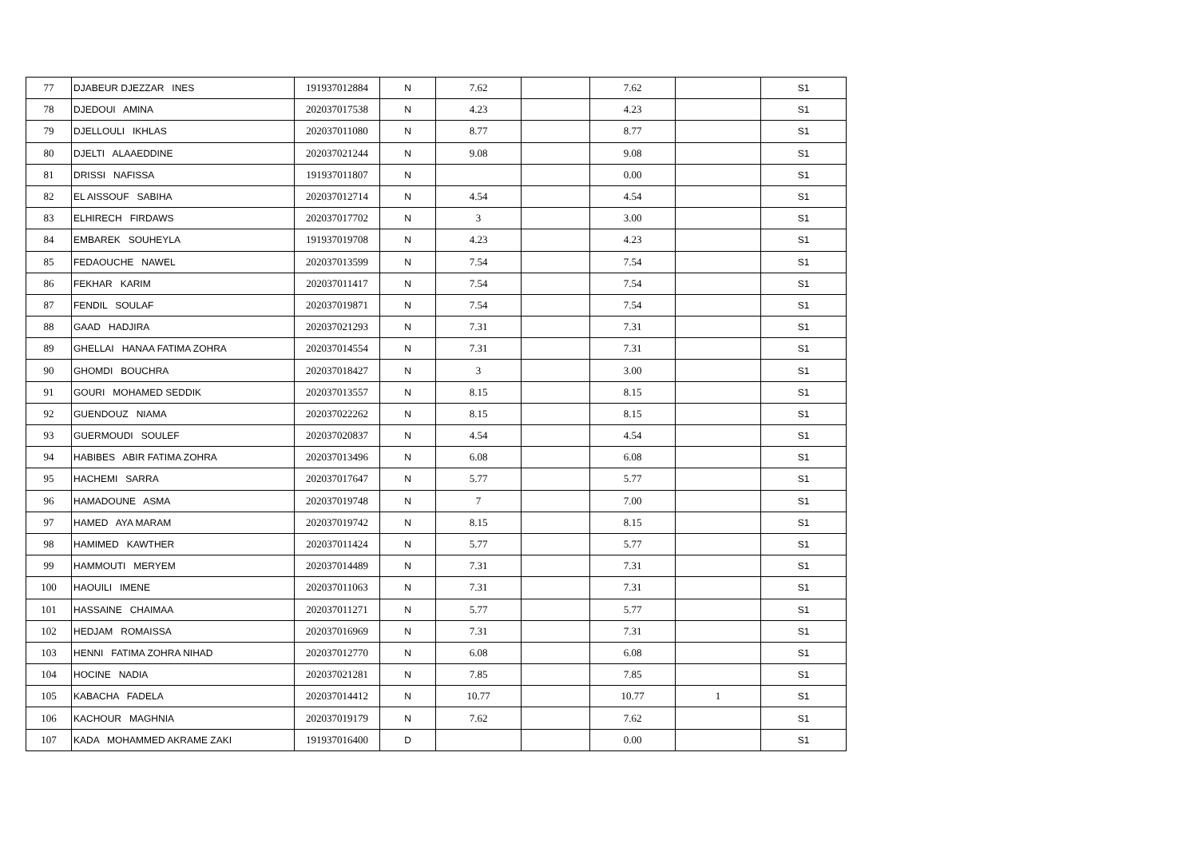| 77 | DJABEUR DJEZZAR INES | 191937012884 | N | 7.62 | | 7.62 | | S1 |
| 78 | DJEDOUI AMINA | 202037017538 | N | 4.23 | | 4.23 | | S1 |
| 79 | DJELLOULI IKHLAS | 202037011080 | N | 8.77 | | 8.77 | | S1 |
| 80 | DJELTI ALAAEDDINE | 202037021244 | N | 9.08 | | 9.08 | | S1 |
| 81 | DRISSI NAFISSA | 191937011807 | N | | | 0.00 | | S1 |
| 82 | EL AISSOUF SABIHA | 202037012714 | N | 4.54 | | 4.54 | | S1 |
| 83 | ELHIRECH FIRDAWS | 202037017702 | N | 3 | | 3.00 | | S1 |
| 84 | EMBAREK SOUHEYLA | 191937019708 | N | 4.23 | | 4.23 | | S1 |
| 85 | FEDAOUCHE NAWEL | 202037013599 | N | 7.54 | | 7.54 | | S1 |
| 86 | FEKHAR KARIM | 202037011417 | N | 7.54 | | 7.54 | | S1 |
| 87 | FENDIL SOULAF | 202037019871 | N | 7.54 | | 7.54 | | S1 |
| 88 | GAAD HADJIRA | 202037021293 | N | 7.31 | | 7.31 | | S1 |
| 89 | GHELLAI HANAA FATIMA ZOHRA | 202037014554 | N | 7.31 | | 7.31 | | S1 |
| 90 | GHOMDI BOUCHRA | 202037018427 | N | 3 | | 3.00 | | S1 |
| 91 | GOURI MOHAMED SEDDIK | 202037013557 | N | 8.15 | | 8.15 | | S1 |
| 92 | GUENDOUZ NIAMA | 202037022262 | N | 8.15 | | 8.15 | | S1 |
| 93 | GUERMOUDI SOULEF | 202037020837 | N | 4.54 | | 4.54 | | S1 |
| 94 | HABIBES ABIR FATIMA ZOHRA | 202037013496 | N | 6.08 | | 6.08 | | S1 |
| 95 | HACHEMI SARRA | 202037017647 | N | 5.77 | | 5.77 | | S1 |
| 96 | HAMADOUNE ASMA | 202037019748 | N | 7 | | 7.00 | | S1 |
| 97 | HAMED AYA MARAM | 202037019742 | N | 8.15 | | 8.15 | | S1 |
| 98 | HAMIMED KAWTHER | 202037011424 | N | 5.77 | | 5.77 | | S1 |
| 99 | HAMMOUTI MERYEM | 202037014489 | N | 7.31 | | 7.31 | | S1 |
| 100 | HAOUILI IMENE | 202037011063 | N | 7.31 | | 7.31 | | S1 |
| 101 | HASSAINE CHAIMAA | 202037011271 | N | 5.77 | | 5.77 | | S1 |
| 102 | HEDJAM ROMAISSA | 202037016969 | N | 7.31 | | 7.31 | | S1 |
| 103 | HENNI FATIMA ZOHRA NIHAD | 202037012770 | N | 6.08 | | 6.08 | | S1 |
| 104 | HOCINE NADIA | 202037021281 | N | 7.85 | | 7.85 | | S1 |
| 105 | KABACHA FADELA | 202037014412 | N | 10.77 | | 10.77 | 1 | S1 |
| 106 | KACHOUR MAGHNIA | 202037019179 | N | 7.62 | | 7.62 | | S1 |
| 107 | KADA MOHAMMED AKRAME ZAKI | 191937016400 | D | | | 0.00 | | S1 |